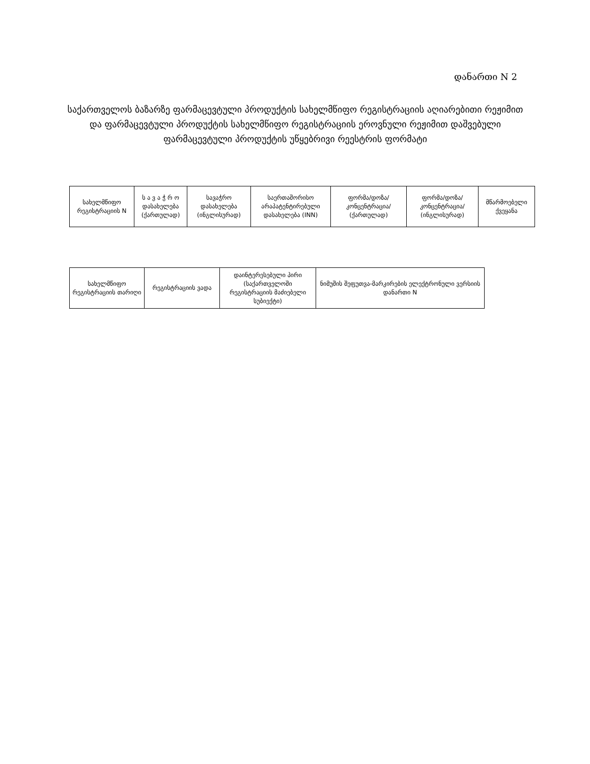დანართი N 2
საქართველოს ბაზარზე ფარმაცევტული პროდუქტის სახელმწიფო რეგისტრაციის აღიარებითი რეჟიმით და ფარმაცევტული პროდუქტის სახელმწიფო რეგისტრაციის ეროვნული რეჟიმით დაშვებული ფარმაცევტული პროდუქტის უწყებრივი რეესტრის ფორმატი
| სახელმწიფო რეგისტრაციის N | ს ა ვ ა ჭ რ ო დასახელება (ქართულად) | სავაჭრო დასახელება (ინგლისურად) | საერთაშორისო არაპატენტირებული დასახელება (INN) | ფორმა/დოზა/ კონცენტრაცია/ (ქართულად) | ფორმა/დოზა/ კონცენტრაცია/ (ინგლისურად) | მწარმოებელი ქვეყანა |
| სახელმწიფო რეგისტრაციის თარიღი | რეგისტრაციის ვადა | დაინტერესებული პირი (საქართველოში რეგისტრაციის მაძიებელი სუბიექტი) | ნიმუშის შეფუთვა-მარკირების ელექტრონული ვერსიის დანართი N |